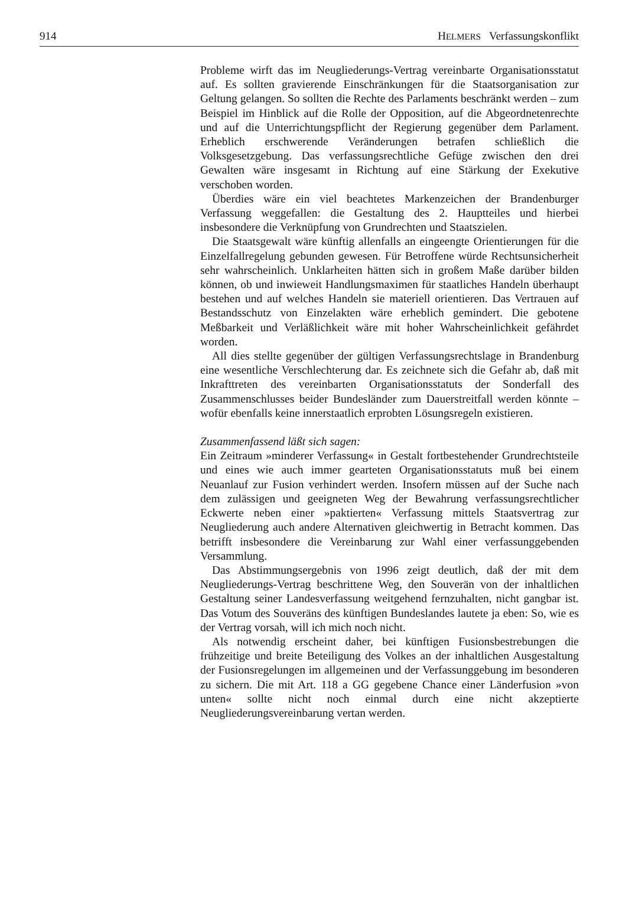914 HELMERS Verfassungskonflikt
Probleme wirft das im Neugliederungs-Vertrag vereinbarte Organisationsstatut auf. Es sollten gravierende Einschränkungen für die Staatsorganisation zur Geltung gelangen. So sollten die Rechte des Parlaments beschränkt werden – zum Beispiel im Hinblick auf die Rolle der Opposition, auf die Abgeordnetenrechte und auf die Unterrichtungspflicht der Regierung gegenüber dem Parlament. Erheblich erschwerende Veränderungen betrafen schließlich die Volksgesetzgebung. Das verfassungsrechtliche Gefüge zwischen den drei Gewalten wäre insgesamt in Richtung auf eine Stärkung der Exekutive verschoben worden.
Überdies wäre ein viel beachtetes Markenzeichen der Brandenburger Verfassung weggefallen: die Gestaltung des 2. Hauptteiles und hierbei insbesondere die Verknüpfung von Grundrechten und Staatszielen.
Die Staatsgewalt wäre künftig allenfalls an eingeengte Orientierungen für die Einzelfallregelung gebunden gewesen. Für Betroffene würde Rechtsunsicherheit sehr wahrscheinlich. Unklarheiten hätten sich in großem Maße darüber bilden können, ob und inwieweit Handlungsmaximen für staatliches Handeln überhaupt bestehen und auf welches Handeln sie materiell orientieren. Das Vertrauen auf Bestandsschutz von Einzelakten wäre erheblich gemindert. Die gebotene Meßbarkeit und Verläßlichkeit wäre mit hoher Wahrscheinlichkeit gefährdet worden.
All dies stellte gegenüber der gültigen Verfassungsrechtslage in Brandenburg eine wesentliche Verschlechterung dar. Es zeichnete sich die Gefahr ab, daß mit Inkrafttreten des vereinbarten Organisationsstatuts der Sonderfall des Zusammenschlusses beider Bundesländer zum Dauerstreitfall werden könnte – wofür ebenfalls keine innerstaatlich erprobten Lösungsregeln existieren.
Zusammenfassend läßt sich sagen:
Ein Zeitraum »minderer Verfassung« in Gestalt fortbestehender Grundrechtsteile und eines wie auch immer gearteten Organisationsstatuts muß bei einem Neuanlauf zur Fusion verhindert werden. Insofern müssen auf der Suche nach dem zulässigen und geeigneten Weg der Bewahrung verfassungsrechtlicher Eckwerte neben einer »paktierten« Verfassung mittels Staatsvertrag zur Neugliederung auch andere Alternativen gleichwertig in Betracht kommen. Das betrifft insbesondere die Vereinbarung zur Wahl einer verfassunggebenden Versammlung.
Das Abstimmungsergebnis von 1996 zeigt deutlich, daß der mit dem Neugliederungs-Vertrag beschrittene Weg, den Souverän von der inhaltlichen Gestaltung seiner Landesverfassung weitgehend fernzuhalten, nicht gangbar ist. Das Votum des Souveräns des künftigen Bundeslandes lautete ja eben: So, wie es der Vertrag vorsah, will ich mich noch nicht.
Als notwendig erscheint daher, bei künftigen Fusionsbestrebungen die frühzeitige und breite Beteiligung des Volkes an der inhaltlichen Ausgestaltung der Fusionsregelungen im allgemeinen und der Verfassunggebung im besonderen zu sichern. Die mit Art. 118 a GG gegebene Chance einer Länderfusion »von unten« sollte nicht noch einmal durch eine nicht akzeptierte Neugliederungsvereinbarung vertan werden.